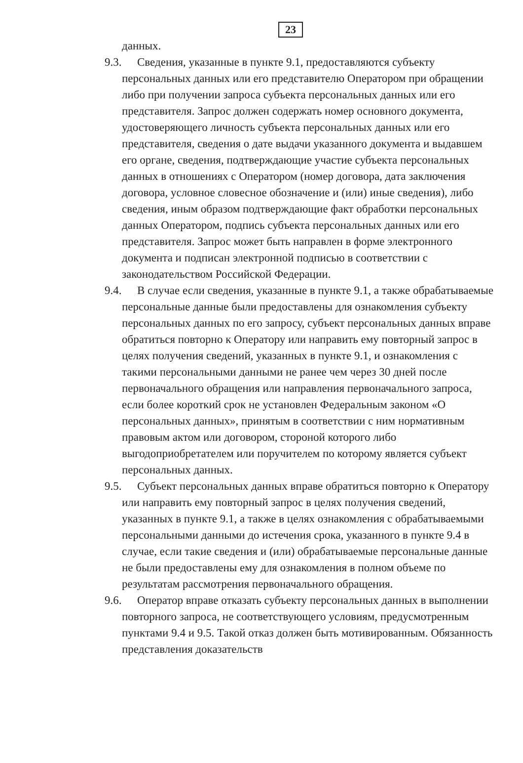23
данных.
9.3. Сведения, указанные в пункте 9.1, предоставляются субъекту персональных данных или его представителю Оператором при обращении либо при получении запроса субъекта персональных данных или его представителя. Запрос должен содержать номер основного документа, удостоверяющего личность субъекта персональных данных или его представителя, сведения о дате выдачи указанного документа и выдавшем его органе, сведения, подтверждающие участие субъекта персональных данных в отношениях с Оператором (номер договора, дата заключения договора, условное словесное обозначение и (или) иные сведения), либо сведения, иным образом подтверждающие факт обработки персональных данных Оператором, подпись субъекта персональных данных или его представителя. Запрос может быть направлен в форме электронного документа и подписан электронной подписью в соответствии с законодательством Российской Федерации.
9.4. В случае если сведения, указанные в пункте 9.1, а также обрабатываемые персональные данные были предоставлены для ознакомления субъекту персональных данных по его запросу, субъект персональных данных вправе обратиться повторно к Оператору или направить ему повторный запрос в целях получения сведений, указанных в пункте 9.1, и ознакомления с такими персональными данными не ранее чем через 30 дней после первоначального обращения или направления первоначального запроса, если более короткий срок не установлен Федеральным законом «О персональных данных», принятым в соответствии с ним нормативным правовым актом или договором, стороной которого либо выгодоприобретателем или поручителем по которому является субъект персональных данных.
9.5. Субъект персональных данных вправе обратиться повторно к Оператору или направить ему повторный запрос в целях получения сведений, указанных в пункте 9.1, а также в целях ознакомления с обрабатываемыми персональными данными до истечения срока, указанного в пункте 9.4 в случае, если такие сведения и (или) обрабатываемые персональные данные не были предоставлены ему для ознакомления в полном объеме по результатам рассмотрения первоначального обращения.
9.6. Оператор вправе отказать субъекту персональных данных в выполнении повторного запроса, не соответствующего условиям, предусмотренным пунктами 9.4 и 9.5. Такой отказ должен быть мотивированным. Обязанность представления доказательств